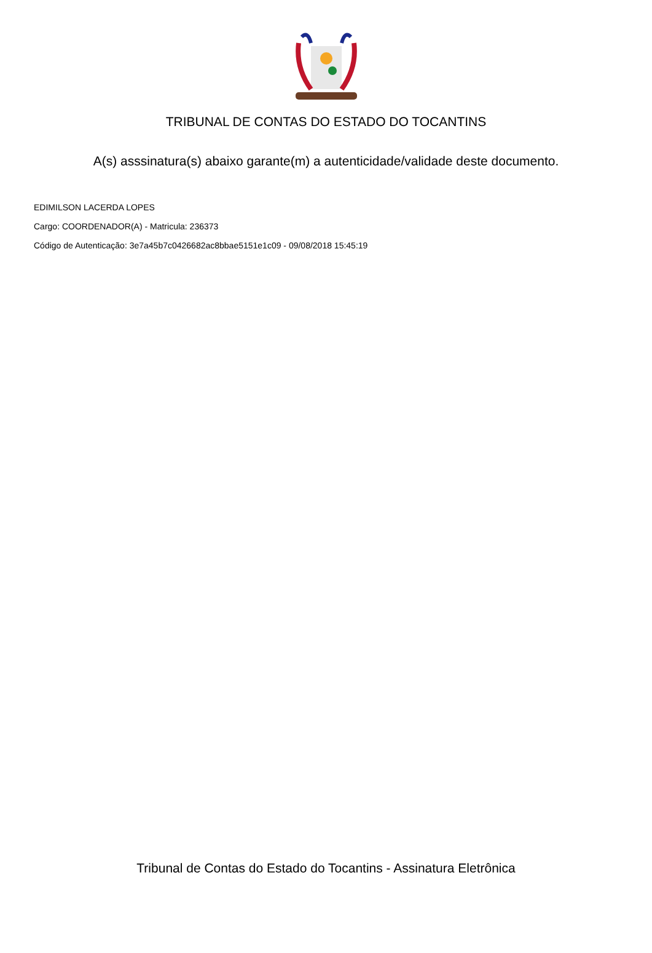TRIBUNAL DE CONTAS DO ESTADO DO TOCANTINS
A(s) asssinatura(s) abaixo garante(m) a autenticidade/validade deste documento.
EDIMILSON LACERDA LOPES
Cargo: COORDENADOR(A) - Matricula: 236373
Código de Autenticação: 3e7a45b7c0426682ac8bbae5151e1c09 - 09/08/2018 15:45:19
Tribunal de Contas do Estado do Tocantins - Assinatura Eletrônica